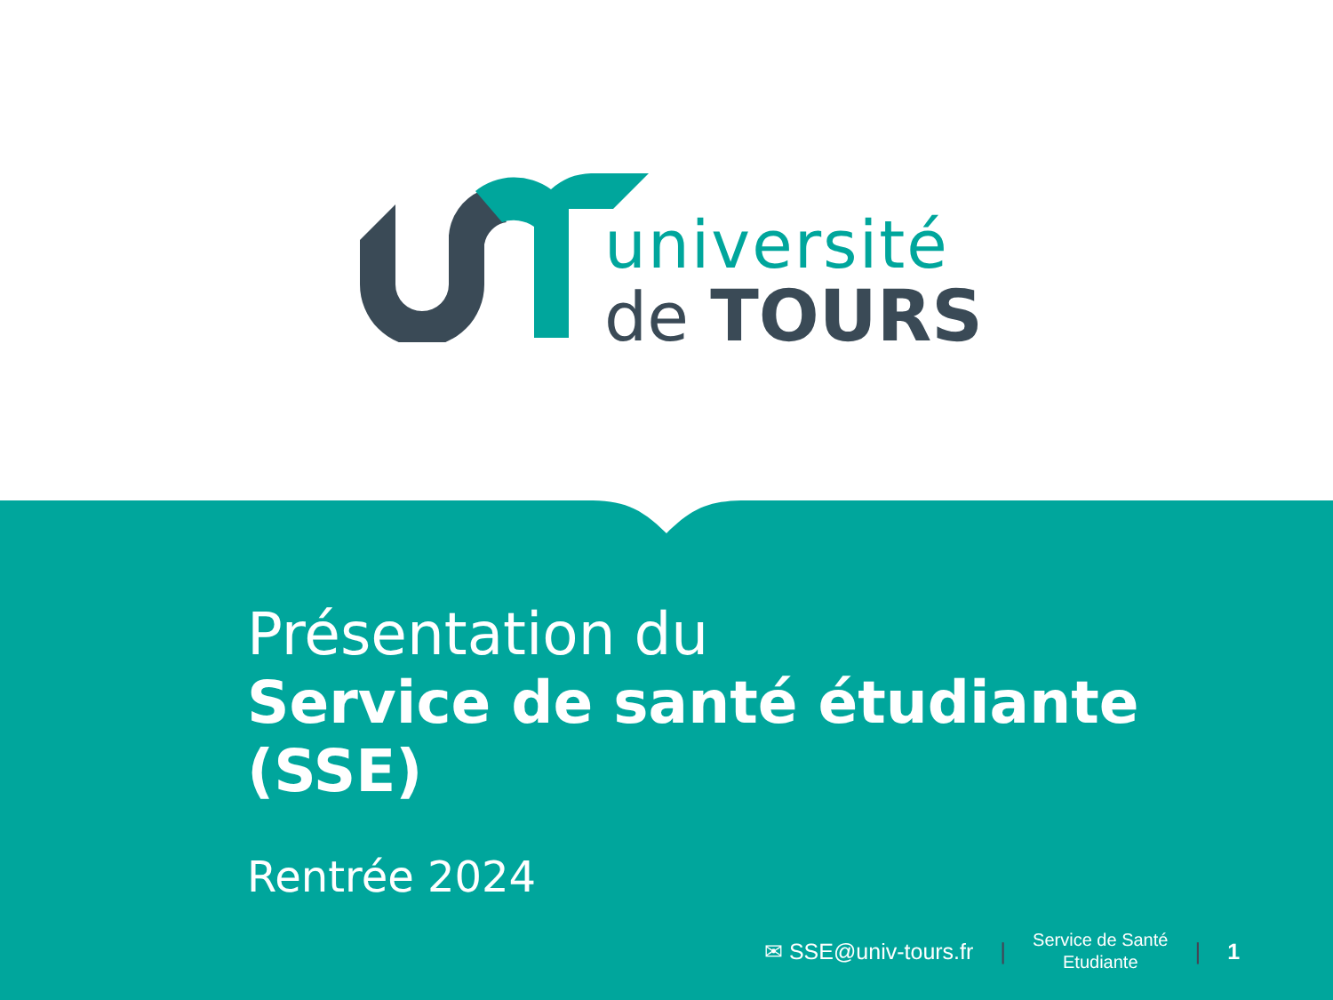université
de TOURS
Présentation du
Service de santé étudiante (SSE)
Rentrée 2024
✉ SSE@univ-tours.fr | Service de Santé
Etudiante | 1